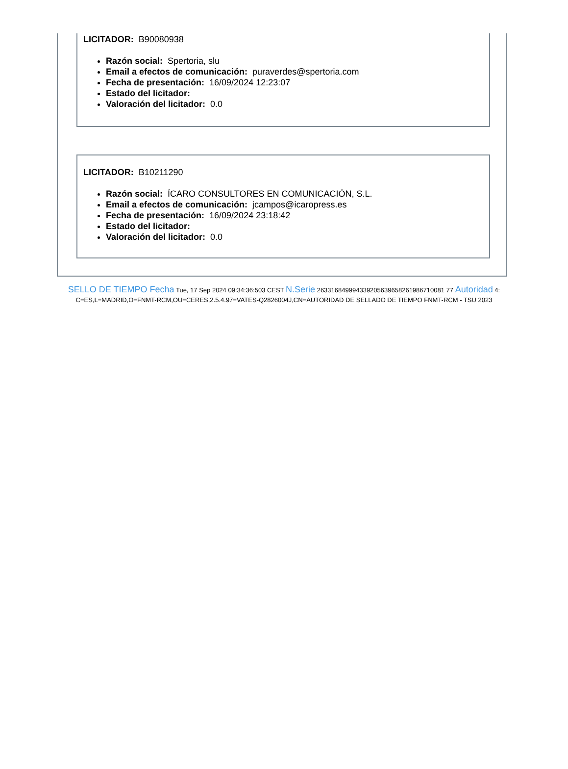LICITADOR: B90080938
Razón social: Spertoria, slu
Email a efectos de comunicación: puraverdes@spertoria.com
Fecha de presentación: 16/09/2024 12:23:07
Estado del licitador:
Valoración del licitador: 0.0
LICITADOR: B10211290
Razón social: ÍCARO CONSULTORES EN COMUNICACIÓN, S.L.
Email a efectos de comunicación: jcampos@icaropress.es
Fecha de presentación: 16/09/2024 23:18:42
Estado del licitador:
Valoración del licitador: 0.0
SELLO DE TIEMPO Fecha Tue, 17 Sep 2024 09:34:36:503 CEST N.Serie 263316849994339205639658261986710081 77 Autoridad 4:
C=ES,L=MADRID,O=FNMT-RCM,OU=CERES,2.5.4.97=VATES-Q2826004J,CN=AUTORIDAD DE SELLADO DE TIEMPO FNMT-RCM - TSU 2023